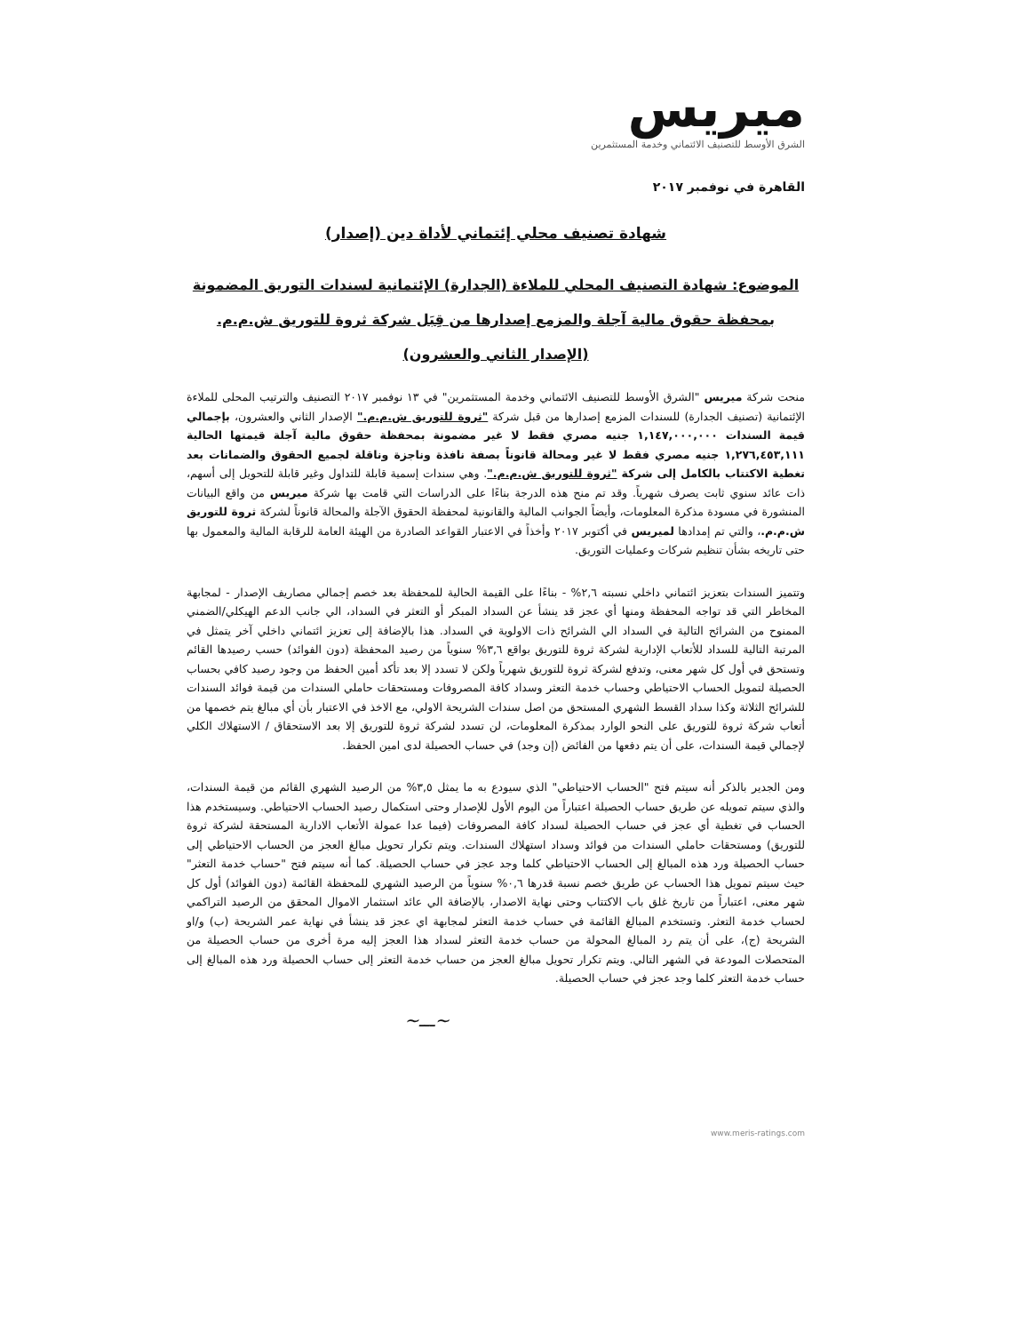ميريس
الشرق الأوسط للتصنيف الائتماني وخدمة المستثمرين
القاهرة في نوفمبر ٢٠١٧
شهادة تصنيف محلي إئتماني لأداة دين (إصدار)
الموضوع: شهادة التصنيف المحلي للملاءة (الجدارة) الإئتمانية لسندات التوريق المضمونة بمحفظة حقوق مالية آجلة والمزمع إصدارها من قِبَل شركة ثروة للتوريق ش.م.م. (الإصدار الثاني والعشرون)
منحت شركة ميريس "الشرق الأوسط للتصنيف الائتماني وخدمة المستثمرين" في ١٣ نوفمبر ٢٠١٧ التصنيف والترتيب المحلى للملاءة الإئتمانية (تصنيف الجدارة) للسندات المزمع إصدارها من قبل شركة "ثروة للتوريق ش.م.م." الإصدار الثاني والعشرون، بإجمالي قيمة السندات ١,١٤٧,٠٠٠,٠٠٠ جنيه مصري فقط لا غير مضمونة بمحفظة حقوق مالية آجلة قيمتها الحالية ١,٢٧٦,٤٥٣,١١١ جنيه مصري فقط لا غير ومحالة قانوناً بصفة نافذة وناجزة وناقلة لجميع الحقوق والضمانات بعد تغطية الاكتتاب بالكامل إلى شركة "ثروة للتوريق ش.م.م.". وهي سندات إسمية قابلة للتداول وغير قابلة للتحويل إلى أسهم، ذات عائد سنوي ثابت يصرف شهرياً. وقد تم منح هذه الدرجة بناءًا على الدراسات التي قامت بها شركة ميريس من واقع البيانات المنشورة في مسودة مذكرة المعلومات، وأيضاً الجوانب المالية والقانونية لمحفظة الحقوق الآجلة والمحالة قانوناً لشركة ثروة للتوريق ش.م.م.، والتي تم إمدادها لميريس في أكتوبر ٢٠١٧ وأخذاً في الاعتبار القواعد الصادرة من الهيئة العامة للرقابة المالية والمعمول بها حتى تاريخه بشأن تنظيم شركات وعمليات التوريق.
وتتميز السندات بتعزيز ائتماني داخلي نسبته ٢,٦% - بناءًا على القيمة الحالية للمحفظة بعد خصم إجمالي مصاريف الإصدار - لمجابهة المخاطر التي قد تواجه المحفظة ومنها أي عجز قد ينشأ عن السداد المبكر أو التعثر في السداد، الي جانب الدعم الهيكلي/الضمني الممنوح من الشرائح التالية في السداد الي الشرائح ذات الاولوية في السداد. هذا بالإضافة إلى تعزيز ائتماني داخلي آخر يتمثل في المرتبة التالية للسداد للأتعاب الإدارية لشركة ثروة للتوريق بواقع ٣,٦% سنوياً من رصيد المحفظة (دون الفوائد) حسب رصيدها القائم وتستحق في أول كل شهر معنى، وتدفع لشركة ثروة للتوريق شهرياً ولكن لا تسدد إلا بعد تأكد أمين الحفظ من وجود رصيد كافي بحساب الحصيلة لتمويل الحساب الاحتياطي وحساب خدمة التعثر وسداد كافة المصروفات ومستحقات حاملي السندات من قيمة فوائد السندات للشرائح الثلاثة وكذا سداد القسط الشهري المستحق من اصل سندات الشريحة الاولي، مع الاخذ في الاعتبار بأن أي مبالغ يتم خصمها من أتعاب شركة ثروة للتوريق على النحو الوارد بمذكرة المعلومات، لن تسدد لشركة ثروة للتوريق إلا بعد الاستحقاق / الاستهلاك الكلي لإجمالي قيمة السندات، على أن يتم دفعها من الفائض (إن وجد) في حساب الحصيلة لدى امين الحفظ.
ومن الجدير بالذكر أنه سيتم فتح "الحساب الاحتياطي" الذي سيودع به ما يمثل ٣,٥% من الرصيد الشهري القائم من قيمة السندات، والذي سيتم تمويله عن طريق حساب الحصيلة اعتباراً من اليوم الأول للإصدار وحتى استكمال رصيد الحساب الاحتياطي. وسيستخدم هذا الحساب في تغطية أي عجز في حساب الحصيلة لسداد كافة المصروفات (فيما عدا عمولة الأتعاب الادارية المستحقة لشركة ثروة للتوريق) ومستحقات حاملي السندات من فوائد وسداد استهلاك السندات. ويتم تكرار تحويل مبالغ العجز من الحساب الاحتياطي إلى حساب الحصيلة ورد هذه المبالغ إلى الحساب الاحتياطي كلما وجد عجز في حساب الحصيلة. كما أنه سيتم فتح "حساب خدمة التعثر" حيث سيتم تمويل هذا الحساب عن طريق خصم نسبة قدرها ٠,٦% سنوياً من الرصيد الشهري للمحفظة القائمة (دون الفوائد) أول كل شهر معنى، اعتباراً من تاريخ غلق باب الاكتتاب وحتى نهاية الاصدار، بالإضافة الي عائد استثمار الاموال المحقق من الرصيد التراكمي لحساب خدمة التعثر. وتستخدم المبالغ القائمة في حساب خدمة التعثر لمجابهة اي عجز قد ينشأ في نهاية عمر الشريحة (ب) و/او الشريحة (ج)، على أن يتم رد المبالغ المحولة من حساب خدمة التعثر لسداد هذا العجز إليه مرة أخرى من حساب الحصيلة من المتحصلات المودعة في الشهر التالي. ويتم تكرار تحويل مبالغ العجز من حساب خدمة التعثر إلى حساب الحصيلة ورد هذه المبالغ إلى حساب خدمة التعثر كلما وجد عجز في حساب الحصيلة.
~ـــ~
www.meris-ratings.com